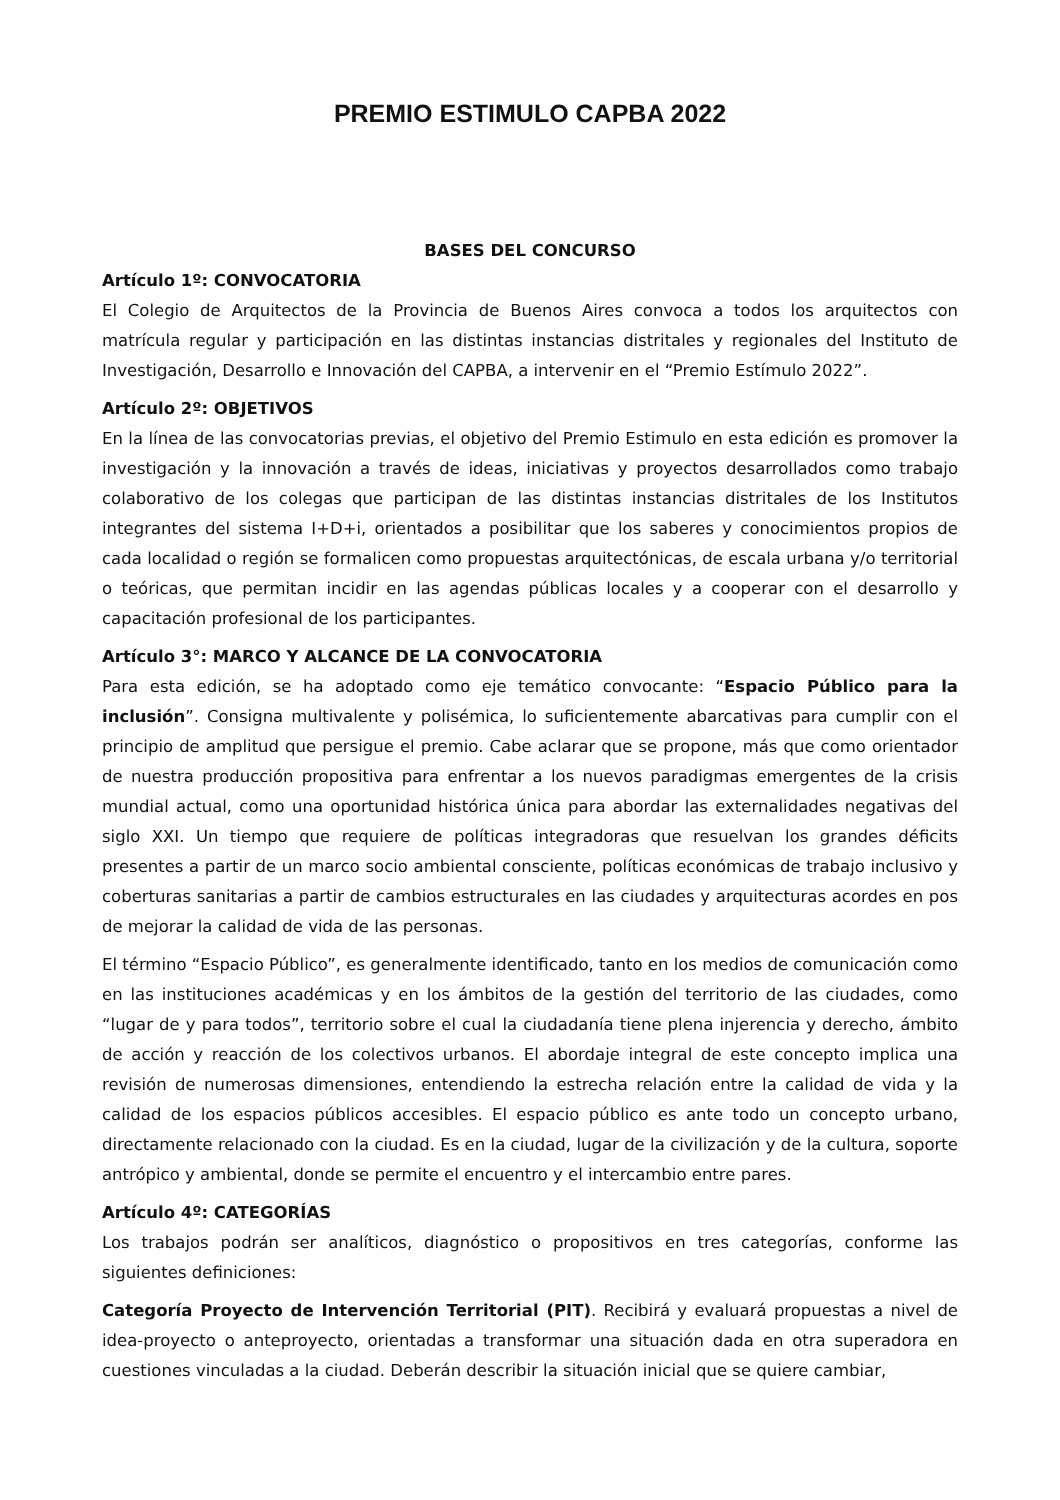PREMIO ESTIMULO CAPBA 2022
BASES DEL CONCURSO
Artículo 1º: CONVOCATORIA
El Colegio de Arquitectos de la Provincia de Buenos Aires convoca a todos los arquitectos con matrícula regular y participación en las distintas instancias distritales y regionales del Instituto de Investigación, Desarrollo e Innovación del CAPBA, a intervenir en el “Premio Estímulo 2022”.
Artículo 2º: OBJETIVOS
En la línea de las convocatorias previas, el objetivo del Premio Estimulo en esta edición es promover la investigación y la innovación a través de ideas, iniciativas y proyectos desarrollados como trabajo colaborativo de los colegas que participan de las distintas instancias distritales de los Institutos integrantes del sistema I+D+i, orientados a posibilitar que los saberes y conocimientos propios de cada localidad o región se formalicen como propuestas arquitectónicas, de escala urbana y/o territorial o teóricas, que permitan incidir en las agendas públicas locales y a cooperar con el desarrollo y capacitación profesional de los participantes.
Artículo 3°: MARCO Y ALCANCE DE LA CONVOCATORIA
Para esta edición, se ha adoptado como eje temático convocante: “Espacio Público para la inclusión”. Consigna multivalente y polisémica, lo suficientemente abarcativas para cumplir con el principio de amplitud que persigue el premio. Cabe aclarar que se propone, más que como orientador de nuestra producción propositiva para enfrentar a los nuevos paradigmas emergentes de la crisis mundial actual, como una oportunidad histórica única para abordar las externalidades negativas del siglo XXI. Un tiempo que requiere de políticas integradoras que resuelvan los grandes déficits presentes a partir de un marco socio ambiental consciente, políticas económicas de trabajo inclusivo y coberturas sanitarias a partir de cambios estructurales en las ciudades y arquitecturas acordes en pos de mejorar la calidad de vida de las personas.
El término “Espacio Público”, es generalmente identificado, tanto en los medios de comunicación como en las instituciones académicas y en los ámbitos de la gestión del territorio de las ciudades, como “lugar de y para todos”, territorio sobre el cual la ciudadanía tiene plena injerencia y derecho, ámbito de acción y reacción de los colectivos urbanos. El abordaje integral de este concepto implica una revisión de numerosas dimensiones, entendiendo la estrecha relación entre la calidad de vida y la calidad de los espacios públicos accesibles. El espacio público es ante todo un concepto urbano, directamente relacionado con la ciudad. Es en la ciudad, lugar de la civilización y de la cultura, soporte antrópico y ambiental, donde se permite el encuentro y el intercambio entre pares.
Artículo 4º: CATEGORÍAS
Los trabajos podrán ser analíticos, diagnóstico o propositivos en tres categorías, conforme las siguientes definiciones:
Categoría Proyecto de Intervención Territorial (PIT). Recibirá y evaluará propuestas a nivel de idea-proyecto o anteproyecto, orientadas a transformar una situación dada en otra superadora en cuestiones vinculadas a la ciudad. Deberán describir la situación inicial que se quiere cambiar,